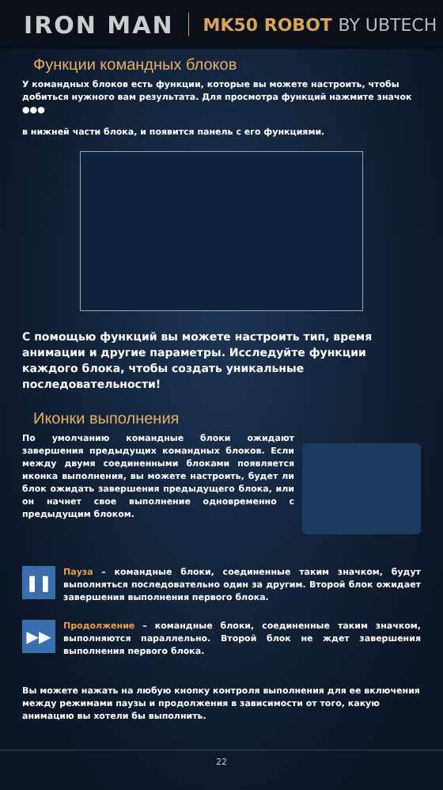IRON MAN
MK50 ROBOT BY UBTECH
Функции командных блоков
У командных блоков есть функции, которые вы можете настроить, чтобы добиться нужного вам результата. Для просмотра функций нажмите значок ●●●
в нижней части блока, и появится панель с его функциями.
С помощью функций вы можете настроить тип, время анимации и другие параметры. Исследуйте функции каждого блока, чтобы создать уникальные последовательности!
Иконки выполнения
По умолчанию командные блоки ожидают завершения предыдущих командных блоков. Если между двумя соединенными блоками появляется иконка выполнения, вы можете настроить, будет ли блок ожидать завершения предыдущего блока, или он начнет свое выполнение одновременно с предыдущим блоком.
❚❚
Пауза – командные блоки, соединенные таким значком, будут выполняться последовательно один за другим. Второй блок ожидает завершения выполнения первого блока.
▶▶
Продолжение – командные блоки, соединенные таким значком, выполняются параллельно. Второй блок не ждет завершения выполнения первого блока.
Вы можете нажать на любую кнопку контроля выполнения для ее включения между режимами паузы и продолжения в зависимости от того, какую анимацию вы хотели бы выполнить.
22